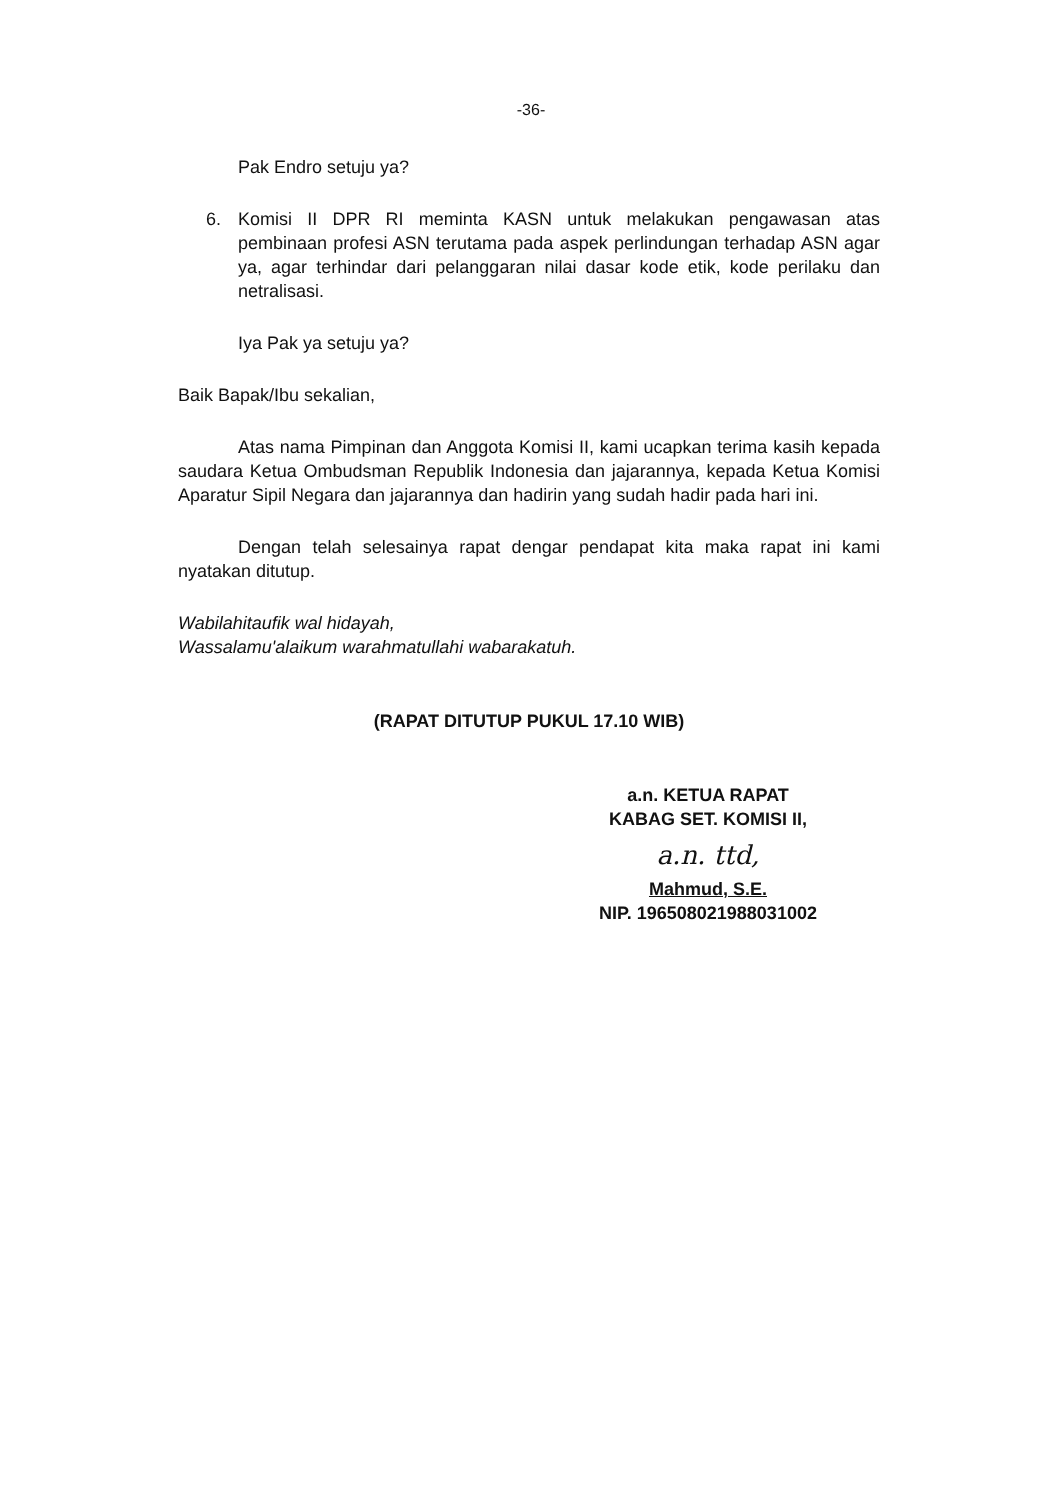-36-
Pak Endro setuju ya?
6. Komisi II DPR RI meminta KASN untuk melakukan pengawasan atas pembinaan profesi ASN terutama pada aspek perlindungan terhadap ASN agar ya, agar terhindar dari pelanggaran nilai dasar kode etik, kode perilaku dan netralisasi.
Iya Pak ya setuju ya?
Baik Bapak/Ibu sekalian,
Atas nama Pimpinan dan Anggota Komisi II, kami ucapkan terima kasih kepada saudara Ketua Ombudsman Republik Indonesia dan jajarannya, kepada Ketua Komisi Aparatur Sipil Negara dan jajarannya dan hadirin yang sudah hadir pada hari ini.
Dengan telah selesainya rapat dengar pendapat kita maka rapat ini kami nyatakan ditutup.
Wabilahitaufik wal hidayah,
Wassalamu'alaikum warahmatullahi wabarakatuh.
(RAPAT DITUTUP PUKUL 17.10 WIB)
a.n. KETUA RAPAT
KABAG SET. KOMISI II,
a.n. ttd,
Mahmud, S.E.
NIP. 196508021988031002